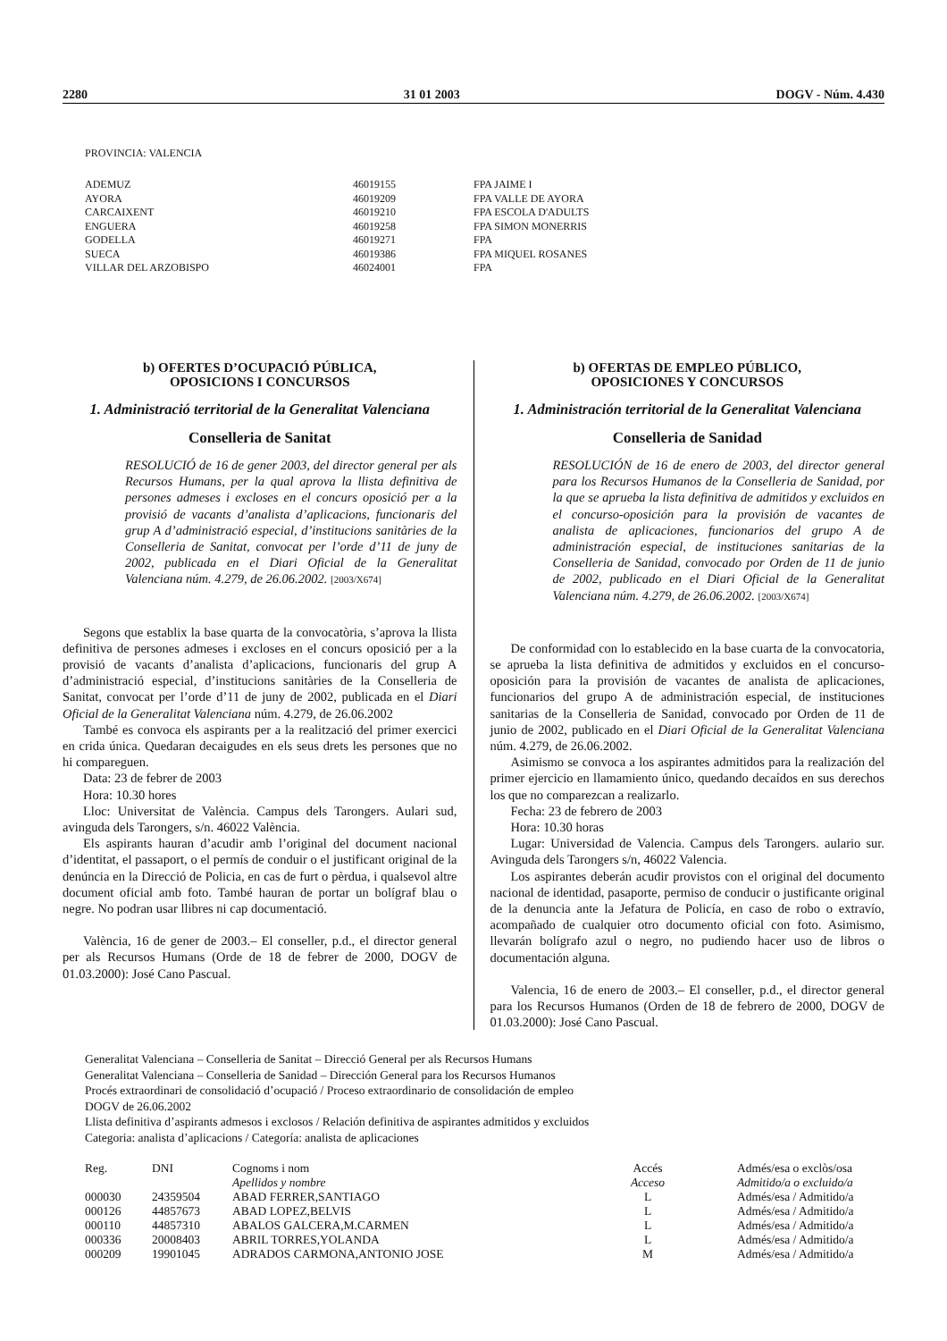2280 31 01 2003 DOGV - Núm. 4.430
PROVINCIA: VALENCIA
| ADEMUZ | 46019155 | FPA JAIME I |
| AYORA | 46019209 | FPA VALLE DE AYORA |
| CARCAIXENT | 46019210 | FPA ESCOLA D'ADULTS |
| ENGUERA | 46019258 | FPA SIMON MONERRIS |
| GODELLA | 46019271 | FPA |
| SUECA | 46019386 | FPA MIQUEL ROSANES |
| VILLAR DEL ARZOBISPO | 46024001 | FPA |
b) OFERTES D’OCUPACIÓ PÚBLICA,
OPOSICIONS I CONCURSOS
1. Administració territorial de la Generalitat Valenciana
Conselleria de Sanitat
RESOLUCIÓ de 16 de gener 2003, del director general per als Recursos Humans, per la qual aprova la llista definitiva de persones admeses i excloses en el concurs oposició per a la provisió de vacants d’analista d’aplicacions, funcionaris del grup A d’administració especial, d’institucions sanitàries de la Conselleria de Sanitat, convocat per l’orde d’11 de juny de 2002, publicada en el Diari Oficial de la Generalitat Valenciana núm. 4.279, de 26.06.2002. [2003/X674]
Segons que establix la base quarta de la convocatòria, s’aprova la llista definitiva de persones admeses i excloses en el concurs oposició per a la provisió de vacants d’analista d’aplicacions, funcionaris del grup A d’administració especial, d’institucions sanitàries de la Conselleria de Sanitat, convocat per l’orde d’11 de juny de 2002, publicada en el Diari Oficial de la Generalitat Valenciana núm. 4.279, de 26.06.2002
També es convoca els aspirants per a la realització del primer exercici en crida única. Quedaran decaigudes en els seus drets les persones que no hi compareguen.
Data: 23 de febrer de 2003
Hora: 10.30 hores
Lloc: Universitat de València. Campus dels Tarongers. Aulari sud, avinguda dels Tarongers, s/n. 46022 València.
Els aspirants hauran d’acudir amb l’original del document nacional d’identitat, el passaport, o el permís de conduir o el justificant original de la denúncia en la Direcció de Policia, en cas de furt o pèrdua, i qualsevol altre document oficial amb foto. També hauran de portar un bolígraf blau o negre. No podran usar llibres ni cap documentació.
València, 16 de gener de 2003.– El conseller, p.d., el director general per als Recursos Humans (Orde de 18 de febrer de 2000, DOGV de 01.03.2000): José Cano Pascual.
b) OFERTAS DE EMPLEO PÚBLICO,
OPOSICIONES Y CONCURSOS
1. Administración territorial de la Generalitat Valenciana
Conselleria de Sanidad
RESOLUCIÓN de 16 de enero de 2003, del director general para los Recursos Humanos de la Conselleria de Sanidad, por la que se aprueba la lista definitiva de admitidos y excluidos en el concurso-oposición para la provisión de vacantes de analista de aplicaciones, funcionarios del grupo A de administración especial, de instituciones sanitarias de la Conselleria de Sanidad, convocado por Orden de 11 de junio de 2002, publicado en el Diari Oficial de la Generalitat Valenciana núm. 4.279, de 26.06.2002. [2003/X674]
De conformidad con lo establecido en la base cuarta de la convocatoria, se aprueba la lista definitiva de admitidos y excluidos en el concurso-oposición para la provisión de vacantes de analista de aplicaciones, funcionarios del grupo A de administración especial, de instituciones sanitarias de la Conselleria de Sanidad, convocado por Orden de 11 de junio de 2002, publicado en el Diari Oficial de la Generalitat Valenciana núm. 4.279, de 26.06.2002.
Asimismo se convoca a los aspirantes admitidos para la realización del primer ejercicio en llamamiento único, quedando decaídos en sus derechos los que no comparezcan a realizarlo.
Fecha: 23 de febrero de 2003
Hora: 10.30 horas
Lugar: Universidad de Valencia. Campus dels Tarongers. aulario sur. Avinguda dels Tarongers s/n, 46022 Valencia.
Los aspirantes deberán acudir provistos con el original del documento nacional de identidad, pasaporte, permiso de conducir o justificante original de la denuncia ante la Jefatura de Policía, en caso de robo o extravío, acompañado de cualquier otro documento oficial con foto. Asimismo, llevarán bolígrafo azul o negro, no pudiendo hacer uso de libros o documentación alguna.
Valencia, 16 de enero de 2003.– El conseller, p.d., el director general para los Recursos Humanos (Orden de 18 de febrero de 2000, DOGV de 01.03.2000): José Cano Pascual.
Generalitat Valenciana – Conselleria de Sanitat – Direcció General per als Recursos Humans
Generalitat Valenciana – Conselleria de Sanidad – Dirección General para los Recursos Humanos
Procés extraordinari de consolidació d’ocupació / Proceso extraordinario de consolidación de empleo
DOGV de 26.06.2002
Llista definitiva d’aspirants admesos i exclosos / Relación definitiva de aspirantes admitidos y excluidos
Categoria: analista d’aplicacions / Categoría: analista de aplicaciones
| Reg. | DNI | Cognoms i nom | Accés | Admés/esa o exclòs/osa |
| --- | --- | --- | --- | --- |
| | | Apellidos y nombre | Acceso | Admitido/a o excluido/a |
| 000030 | 24359504 | ABAD FERRER,SANTIAGO | L | Admés/esa / Admitido/a |
| 000126 | 44857673 | ABAD LOPEZ,BELVIS | L | Admés/esa / Admitido/a |
| 000110 | 44857310 | ABALOS GALCERA,M.CARMEN | L | Admés/esa / Admitido/a |
| 000336 | 20008403 | ABRIL TORRES,YOLANDA | L | Admés/esa / Admitido/a |
| 000209 | 19901045 | ADRADOS CARMONA,ANTONIO JOSE | M | Admés/esa / Admitido/a |